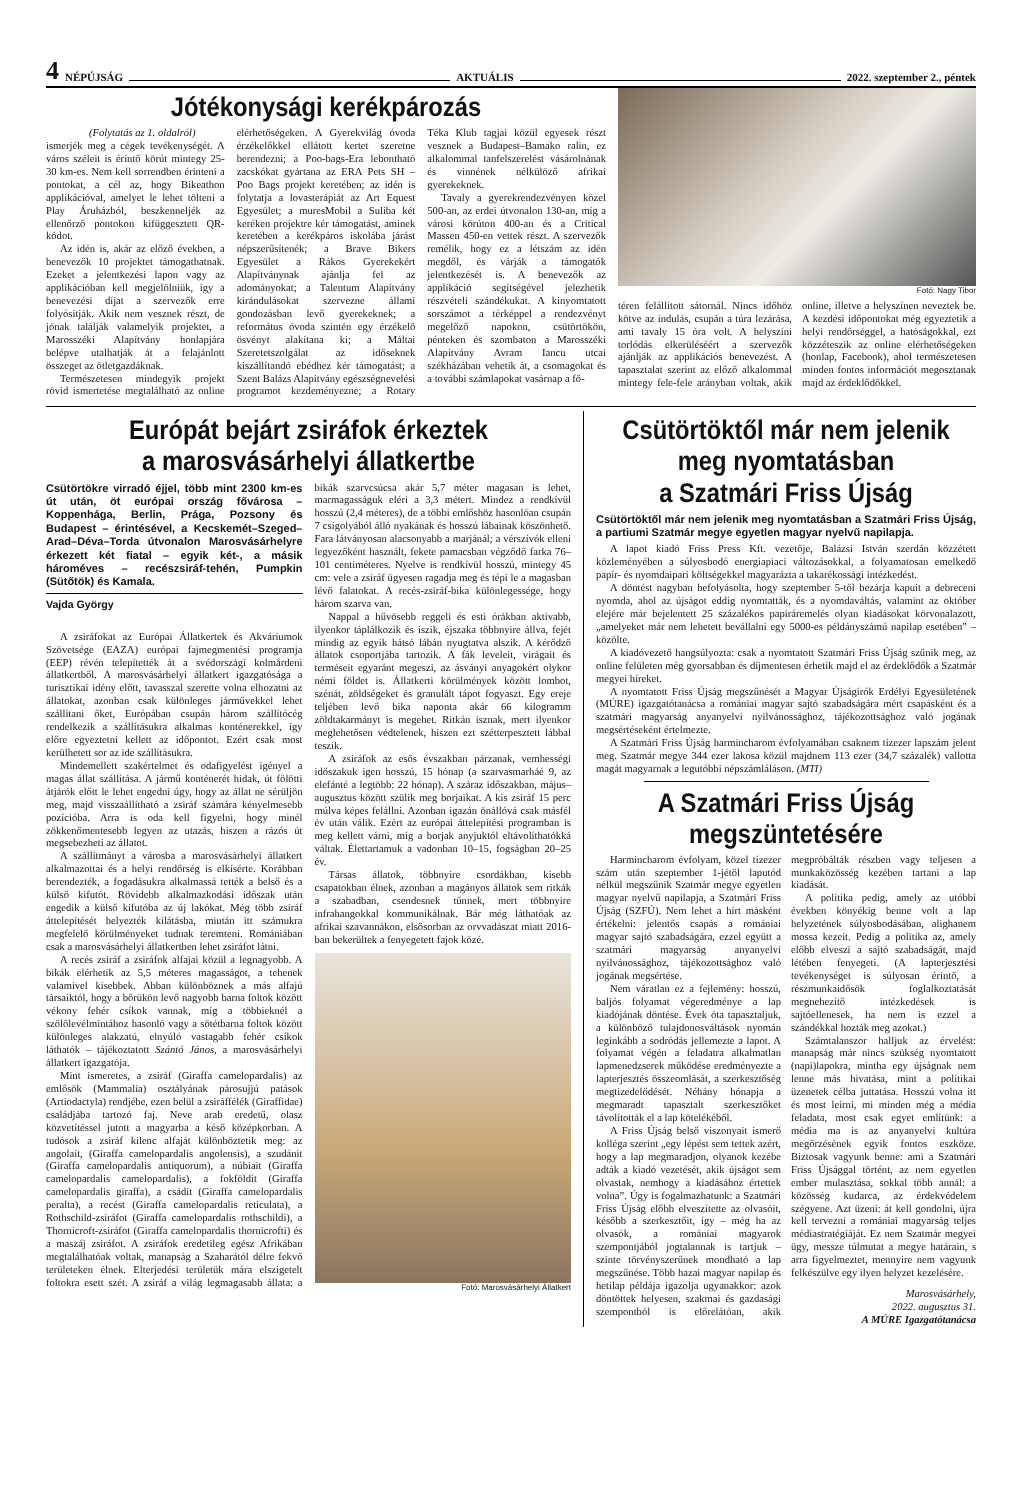4 NÉPÚJSÁG AKTUÁLIS 2022. szeptember 2., péntek
Jótékonysági kerékpározás
(Folytatás az 1. oldalról)
ismerjék meg a cégek tevékenységét. A város széleit is érintő körút mintegy 25-30 km-es. Nem kell sorrendben érinteni a pontokat, a cél az, hogy Bikeathon applikációval, amelyet le lehet tölteni a Play Áruházból, beszkenneljék az ellenőrző pontokon kifüggesztett QR-kódot.
Az idén is, akár az előző években, a benevezők 10 projektet támogathatnak. Ezeket a jelentkezési lapon vagy az applikációban kell megjelölniük, így a benevezési díjat a szervezők erre folyósítják. Akik nem vesznek részt, de jónak találják valamelyik projektet, a Marosszéki Alapítvány honlapjára belépve utalhatják át a felajánlott összeget az ötletgazdáknak.
Természetesen mindegyik projekt rövid ismertetése megtalálható az online elérhetőségeken. A Gyerekvilág óvoda érzékelőkkel ellátott kertet szeretne berendezni; a Poo-bags-Era lebontható zacskókat gyártana az ERA Pets SH – Poo Bags projekt keretében; az idén is folytatja a lovasterápiát az Art Equest Egyesület; a muresMobil a Suliba két keréken projektre kér támogatást, aminek keretében a kerékpáros iskolába járást népszerűsítenék; a Brave Bikers Egyesület a Rákos Gyerekekért Alapítványnak ajánlja fel az adományokat; a Talentum Alapítvány kirándulásokat szervezne állami gondozásban levő gyerekeknek; a református óvoda szintén egy érzékelő ösvényt alakítana ki; a Máltai Szeretetszolgálat az időseknek kiszállítandó ebédhez kér támogatást; a Szent Balázs Alapítvány egészségnevelési programot kezdeményezne; a Rotary Téka Klub tagjai közül egyesek részt vesznek a Budapest–Bamako ralin, ez alkalommal tanfelszerelést vásárolnának és vinnének nélkülöző afrikai gyerekeknek.
Tavaly a gyerekrendezvényen közel 500-an, az erdei útvonalon 130-an, míg a városi körúton 400-an és a Critical Massen 450-en vettek részt. A szervezők remélik, hogy ez a létszám az idén megdől, és várják a támogatók jelentkezését is. A benevezők az applikáció segítségével jelezhetik részvételi szándékukat. A kinyomtatott sorszámot a térképpel a rendezvényt megelőző napokon, csütörtökön, pénteken és szombaton a Marosszéki Alapítvány Avram Iancu utcai székházában vehetik át, a csomagokat és a további számlapokat vasárnap a fő-
Fotó: Nagy Tibor
téren felállított sátornál. Nincs időhöz kötve az indulás, csupán a túra lezárása, ami tavaly 15 óra volt. A helyszíni torlódás elkerüléséért a szervezők ajánlják az applikációs benevezést. A tapasztalat szerint az előző alkalommal mintegy fele-fele arányban voltak, akik online, illetve a helyszínen neveztek be. A kezdési időpontokat még egyeztetik a helyi rendőrséggel, a hatóságokkal, ezt közzéteszik az online elérhetőségeken (honlap, Facebook), ahol természetesen minden fontos információt megosztanak majd az érdeklődőkkel.
Európát bejárt zsiráfok érkeztek
a marosvásárhelyi állatkertbe
Csütörtökre virradó éjjel, több mint 2300 km-es út után, öt európai ország fővárosa – Koppenhága, Berlin, Prága, Pozsony és Budapest – érintésével, a Kecskemét–Szeged–Arad–Déva–Torda útvonalon Marosvásárhelyre érkezett két fiatal – egyik két-, a másik hároméves – recészsiráf-tehén, Pumpkin (Sütőtök) és Kamala.
Vajda György
A zsiráfokat az Európai Állatkertek és Akváriumok Szövetsége (EAZA) európai fajmegmentési programja (EEP) révén telepítették át a svédországi kolmårdeni állatkertből. A marosvásárhelyi állatkert igazgatósága a turisztikai idény előtt, tavasszal szerette volna elhozatni az állatokat, azonban csak különleges járművekkel lehet szállítani őket, Európában csupán három szállítócég rendelkezik a szállításukra alkalmas konténerekkel, így előre egyeztetni kellett az időpontot. Ezért csak most kerülhetett sor az ide szállításukra.
Mindemellett szakértelmet és odafigyelést igényel a magas állat szállítása. A jármű konténerét hidak, út fölötti átjárók előtt le lehet engedni úgy, hogy az állat ne sérüljön meg, majd visszaállítható a zsiráf számára kényelmesebb pozícióba. Arra is oda kell figyelni, hogy minél zökkenőmentesebb legyen az utazás, hiszen a rázós út megsebezheti az állatot.
A szállítmányt a városba a marosvásárhelyi állatkert alkalmazottai és a helyi rendőrség is elkísérte. Korábban berendezték, a fogadásukra alkalmassá tették a belső és a külső kifutót. Rövidebb alkalmazkodási időszak után engedik a külső kifutóba az új lakókat. Még több zsiráf áttelepítését helyezték kilátásba, miután itt számukra megfelelő körülményeket tudnak teremteni. Romániában csak a marosvásárhelyi állatkertben lehet zsiráfot látni.
A recés zsiráf a zsiráfok alfajai közül a legnagyobb. A bikák elérhetik az 5,5 méteres magasságot, a tehenek valamivel kisebbek. Abban különböznek a más alfajú társaiktól, hogy a bőrükön levő nagyobb barna foltok között vékony fehér csíkok vannak, míg a többieknél a szőlőlevélmintához hasonló vagy a sötétbarna foltok között különleges alakzatú, elnyúló vastagabb fehér csíkok láthatók – tájékoztatott Szántó János, a marosvásárhelyi állatkert igazgatója.
Mint ismeretes, a zsiráf (Giraffa camelopardalis) az emlősök (Mammalia) osztályának párosujjú patások (Artiodactyla) rendjébe, ezen belül a zsiráffélék (Giraffidae) családjába tartozó faj. Neve arab eredetű, olasz közvetítéssel jutott a magyarba a késő középkorban. A tudósok a zsiráf kilenc alfaját különböztetik meg: az angolait, (Giraffa camelopardalis angolensis), a szudánit (Giraffa camelopardalis antiquorum), a núbiait (Giraffa camelopardalis camelopardalis), a fokföldit (Giraffa camelopardalis giraffa), a csádit (Giraffa camelopardalis peralta), a recést (Giraffa camelopardalis reticulata), a Rothschild-zsiráfot (Giraffa camelopardalis rothschildi), a Thornicroft-zsiráfot (Giraffa camelopardalis thornicrofti) és a maszáj zsiráfot. A zsiráfok eredetileg egész Afrikában megtalálhatóak voltak, manapság a Szaharától délre fekvő területeken élnek. Elterjedési területük mára elszigetelt foltokra esett szét. A zsiráf a világ legmagasabb állata: a bikák szarvcsúcsa akár 5,7 méter magasan is lehet, marmagasságuk eléri a 3,3 métert. Mindez a rendkívül hosszú (2,4 méteres), de a többi emlőshöz hasonlóan csupán 7 csigolyából álló nyakának és hosszú lábainak köszönhető. Fara látványosan alacsonyabb a marjánál; a vérszívók elleni legyezőként használt, fekete pamacsban végződő farka 76–101 centiméteres. Nyelve is rendkívül hosszú, mintegy 45 cm: vele a zsiráf ügyesen ragadja meg és tépi le a magasban lévő falatokat. A recés-zsiráf-bika különlegessége, hogy három szarva van.
Nappal a hűvösebb reggeli és esti órákban aktívabb, ilyenkor táplálkozik és iszik, éjszaka többnyire állva, fejét mindig az egyik hátsó lábán nyugtatva alszik. A kérődző állatok csoportjába tartozik. A fák leveleit, virágait és terméseit egyaránt megeszi, az ásványi anyagokért olykor némi földet is. Állatkerti körülmények között lombot, szénát, zöldségeket és granulált tápot fogyaszt. Egy ereje teljében levő bika naponta akár 66 kilogramm zöldtakarmányt is megehet. Ritkán isznak, mert ilyenkor meglehetősen védtelenek, hiszen ezt szétterpesztett lábbal teszik.
A zsiráfok az esős évszakban párzanak, vemhességi időszakuk igen hosszú, 15 hónap (a szarvasmarháé 9, az elefánté a legtöbb: 22 hónap). A száraz időszakban, május–augusztus között szülik meg borjaikat. A kis zsiráf 15 perc múlva képes felállni. Azonban igazán önállóvá csak másfél év után válik. Ezért az európai áttelepítési programban is meg kellett várni, míg a borjak anyjuktól eltávolíthatókká váltak. Élettartamuk a vadonban 10–15, fogságban 20–25 év.
Társas állatok, többnyire csordákban, kisebb csapatokban élnek, azonban a magányos állatok sem ritkák a szabadban, csendesnek tűnnek, mert többnyire infrahangokkal kommunikálnak. Bár még láthatóak az afrikai szavannákon, elsősorban az orvvadászat miatt 2016-ban bekerültek a fenyegetett fajok közé.
Fotó: Marosvásárhelyi Állatkert
Csütörtöktől már nem jelenik meg nyomtatásban
a Szatmári Friss Újság
Csütörtöktől már nem jelenik meg nyomtatásban a Szatmári Friss Újság, a partiumi Szatmár megye egyetlen magyar nyelvű napilapja.
A lapot kiadó Friss Press Kft. vezetője, Balázsi István szerdán közzétett közleményében a súlyosbodó energiapiaci változásokkal, a folyamatosan emelkedő papír- és nyomdaipari költségekkel magyarázta a takarékossági intézkedést.
A döntést nagyban befolyásolta, hogy szeptember 5-től bezárja kapuit a debreceni nyomda, ahol az újságot eddig nyomtatták, és a nyomdaváltás, valamint az október elejére már bejelentett 25 százalékos papíráremelés olyan kiadásokat körvonalazott, „amelyeket már nem lehetett bevállalni egy 5000-es példányszámú napilap esetében” – közölte.
A kiadóvezető hangsúlyozta: csak a nyomtatott Szatmári Friss Újság szűnik meg, az online felületen még gyorsabban és díjmentesen érhetik majd el az érdeklődők a Szatmár megyei híreket.
A nyomtatott Friss Újság megszűnését a Magyar Újságírók Erdélyi Egyesületének (MÚRE) igazgatótanácsa a romániai magyar sajtó szabadságára mért csapásként és a szatmári magyarság anyanyelvi nyilvánossághoz, tájékozottsághoz való jogának megsértéseként értelmezte.
A Szatmári Friss Újság harmincharom évfolyamában csaknem tízezer lapszám jelent meg. Szatmár megye 344 ezer lakosa közül majdnem 113 ezer (34,7 százalék) vallotta magát magyarnak a legutóbbi népszámláláson. (MTI)
A Szatmári Friss Újság
megszüntetésére
Harmincharom évfolyam, közel tízezer szám után szeptember 1-jétől laputód nélkül megszűnik Szatmár megye egyetlen magyar nyelvű napilapja, a Szatmári Friss Újság (SZFÚ). Nem lehet a hírt másként értékelni: jelentős csapás a romániai magyar sajtó szabadságára, ezzel együtt a szatmári magyarság anyanyelvi nyilvánossághoz, tájékozottsághoz való jogának megsértése.
Nem váratlan ez a fejlemény: hosszú, baljós folyamat végeredménye a lap kiadójának döntése. Évek óta tapasztaljuk, a különböző tulajdonosváltások nyomán leginkább a sodródás jellemezte a lapot. A folyamat végén a feladatra alkalmatlan lapmenedzserek működése eredményezte a lapterjesztés összeomlását, a szerkesztőség megtizedelődését. Néhány hónapja a megmaradt tapasztalt szerkesztőket távolították el a lap kötelékéből.
A Friss Újság belső viszonyait ismerő kolléga szerint „egy lépést sem tettek azért, hogy a lap megmaradjon, olyanok kezébe adták a kiadó vezetését, akik újságot sem olvastak, nemhogy a kiadásához értettek volna”. Úgy is fogalmazhatunk: a Szatmári Friss Újság előbb elveszítette az olvasóit, később a szerkesztőit, így – még ha az olvasók, a romániai magyarok szempontjából jogtalannak is tartjuk – szinte törvényszerűnek mondható a lap megszűnése. Több hazai magyar napilap és hetilap példája igazolja ugyanakkor: azok döntöttek helyesen, szakmai és gazdasági szempontból is előrelátóan, akik megpróbálták részben vagy teljesen a munkaközösség kezében tartani a lap kiadását.
A politika pedig, amely az utóbbi években könyékig benne volt a lap helyzetének súlyosbodásában, alighanem mossa kezeit. Pedig a politika az, amely előbb elveszi a sajtó szabadságát, majd létében fenyegeti. (A lapterjesztési tevékenységet is súlyosan érintő, a részmunkaidősök foglalkoztatását megnehezítő intézkedések is sajtóellenesek, ha nem is ezzel a szándékkal hozták meg azokat.)
Számtalanszor halljuk az érvelést: manapság már nincs szükség nyomtatott (napi)lapokra, mintha egy újságnak nem lenne más hivatása, mint a politikai üzenetek célba juttatása. Hosszú volna itt és most leírni, mi minden még a média feladata, most csak egyet említünk: a média ma is az anyanyelvi kultúra megőrzésének egyik fontos eszköze. Biztosak vagyunk benne: ami a Szatmári Friss Újsággal történt, az nem egyetlen ember mulasztása, sokkal több annál: a közösség kudarca, az érdekvédelem szégyene. Azt üzeni: át kell gondolni, újra kell tervezni a romániai magyarság teljes médiastratégiáját. Ez nem Szatmár megyei ügy, messze túlmutat a megye határain, s arra figyelmeztet, mennyire nem vagyunk felkészülve egy ilyen helyzet kezelésére.
Marosvásárhely,
2022. augusztus 31.
A MÚRE Igazgatótanácsa